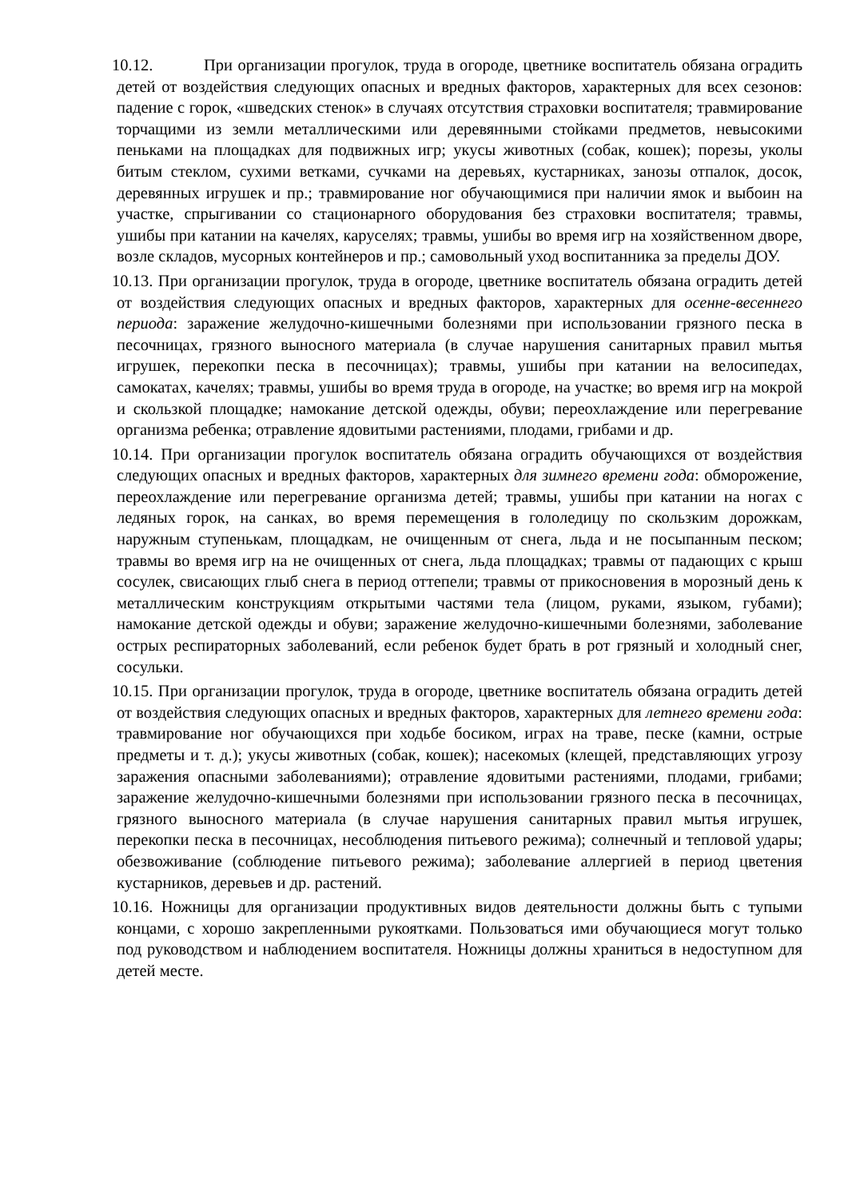10.12. При организации прогулок, труда в огороде, цветнике воспитатель обязана оградить детей от воздействия следующих опасных и вредных факторов, характерных для всех сезонов: падение с горок, «шведских стенок» в случаях отсутствия страховки воспитателя; травмирование торчащими из земли металлическими или деревянными стойками предметов, невысокими пеньками на площадках для подвижных игр; укусы животных (собак, кошек); порезы, уколы битым стеклом, сухими ветками, сучками на деревьях, кустарниках, занозы отпалок, досок, деревянных игрушек и пр.; травмирование ног обучающимися при наличии ямок и выбоин на участке, спрыгивании со стационарного оборудования без страховки воспитателя; травмы, ушибы при катании на качелях, каруселях; травмы, ушибы во время игр на хозяйственном дворе, возле складов, мусорных контейнеров и пр.; самовольный уход воспитанника за пределы ДОУ.
10.13. При организации прогулок, труда в огороде, цветнике воспитатель обязана оградить детей от воздействия следующих опасных и вредных факторов, характерных для осенне-весеннего периода: заражение желудочно-кишечными болезнями при использовании грязного песка в песочницах, грязного выносного материала (в случае нарушения санитарных правил мытья игрушек, перекопки песка в песочницах); травмы, ушибы при катании на велосипедах, самокатах, качелях; травмы, ушибы во время труда в огороде, на участке; во время игр на мокрой и скользкой площадке; намокание детской одежды, обуви; переохлаждение или перегревание организма ребенка; отравление ядовитыми растениями, плодами, грибами и др.
10.14. При организации прогулок воспитатель обязана оградить обучающихся от воздействия следующих опасных и вредных факторов, характерных для зимнего времени года: обморожение, переохлаждение или перегревание организма детей; травмы, ушибы при катании на ногах с ледяных горок, на санках, во время перемещения в гололедицу по скользким дорожкам, наружным ступенькам, площадкам, не очищенным от снега, льда и не посыпанным песком; травмы во время игр на не очищенных от снега, льда площадках; травмы от падающих с крыш сосулек, свисающих глыб снега в период оттепели; травмы от прикосновения в морозный день к металлическим конструкциям открытыми частями тела (лицом, руками, языком, губами); намокание детской одежды и обуви; заражение желудочно-кишечными болезнями, заболевание острых респираторных заболеваний, если ребенок будет брать в рот грязный и холодный снег, сосульки.
10.15. При организации прогулок, труда в огороде, цветнике воспитатель обязана оградить детей от воздействия следующих опасных и вредных факторов, характерных для летнего времени года: травмирование ног обучающихся при ходьбе босиком, играх на траве, песке (камни, острые предметы и т. д.); укусы животных (собак, кошек); насекомых (клещей, представляющих угрозу заражения опасными заболеваниями); отравление ядовитыми растениями, плодами, грибами; заражение желудочно-кишечными болезнями при использовании грязного песка в песочницах, грязного выносного материала (в случае нарушения санитарных правил мытья игрушек, перекопки песка в песочницах, несоблюдения питьевого режима); солнечный и тепловой удары; обезвоживание (соблюдение питьевого режима); заболевание аллергией в период цветения кустарников, деревьев и др. растений.
10.16. Ножницы для организации продуктивных видов деятельности должны быть с тупыми концами, с хорошо закрепленными рукоятками. Пользоваться ими обучающиеся могут только под руководством и наблюдением воспитателя. Ножницы должны храниться в недоступном для детей месте.